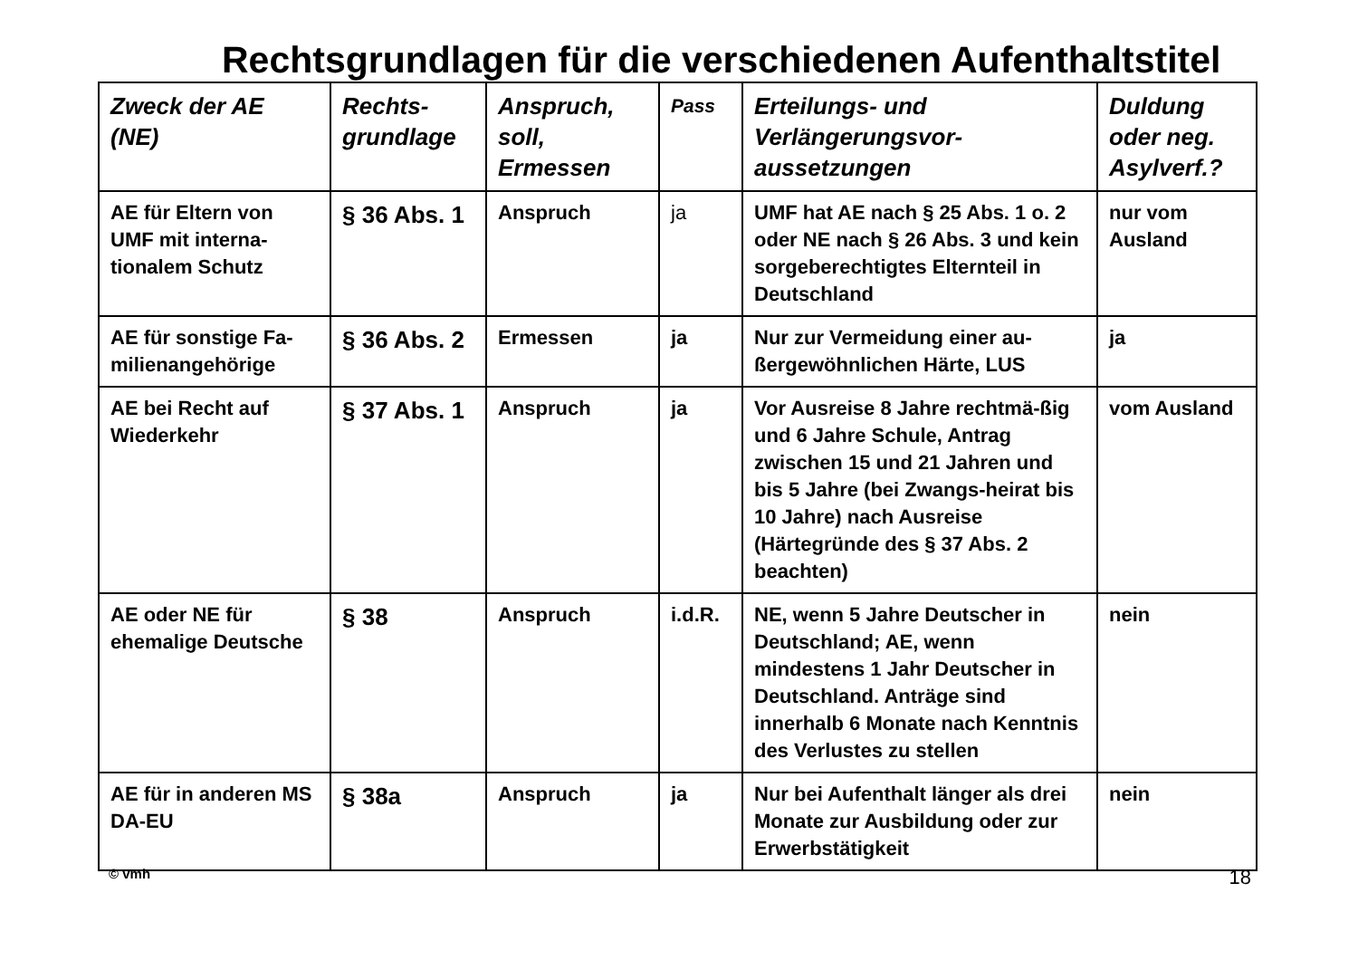Rechtsgrundlagen für die verschiedenen Aufenthaltstitel
| Zweck der AE (NE) | Rechts-grundlage | Anspruch, soll, Ermessen | Pass | Erteilungs- und Verlängerungsvor-aussetzungen | Duldung oder neg. Asylverf.? |
| --- | --- | --- | --- | --- | --- |
| AE für Eltern von UMF mit interna-tionalem Schutz | § 36 Abs. 1 | Anspruch | ja | UMF hat AE nach § 25 Abs. 1 o. 2 oder NE nach § 26 Abs. 3 und kein sorgeberechtigtes Elternteil in Deutschland | nur vom Ausland |
| AE für sonstige Fa-milienangehörige | § 36 Abs. 2 | Ermessen | ja | Nur zur Vermeidung einer au-ßergewöhnlichen Härte, LUS | ja |
| AE bei Recht auf Wiederkehr | § 37 Abs. 1 | Anspruch | ja | Vor Ausreise 8 Jahre rechtmä-ßig und 6 Jahre Schule, Antrag zwischen 15 und 21 Jahren und bis 5 Jahre (bei Zwangs-heirat bis 10 Jahre) nach Ausreise (Härtegründe des § 37 Abs. 2 beachten) | vom Ausland |
| AE oder NE für ehemalige Deutsche | § 38 | Anspruch | i.d.R. | NE, wenn 5 Jahre Deutscher in Deutschland; AE, wenn mindestens 1 Jahr Deutscher in Deutschland. Anträge sind innerhalb 6 Monate nach Kenntnis des Verlustes zu stellen | nein |
| AE für in anderen MS DA-EU | § 38a | Anspruch | ja | Nur bei Aufenthalt länger als drei Monate zur Ausbildung oder zur Erwerbstätigkeit | nein |
© vmh 18